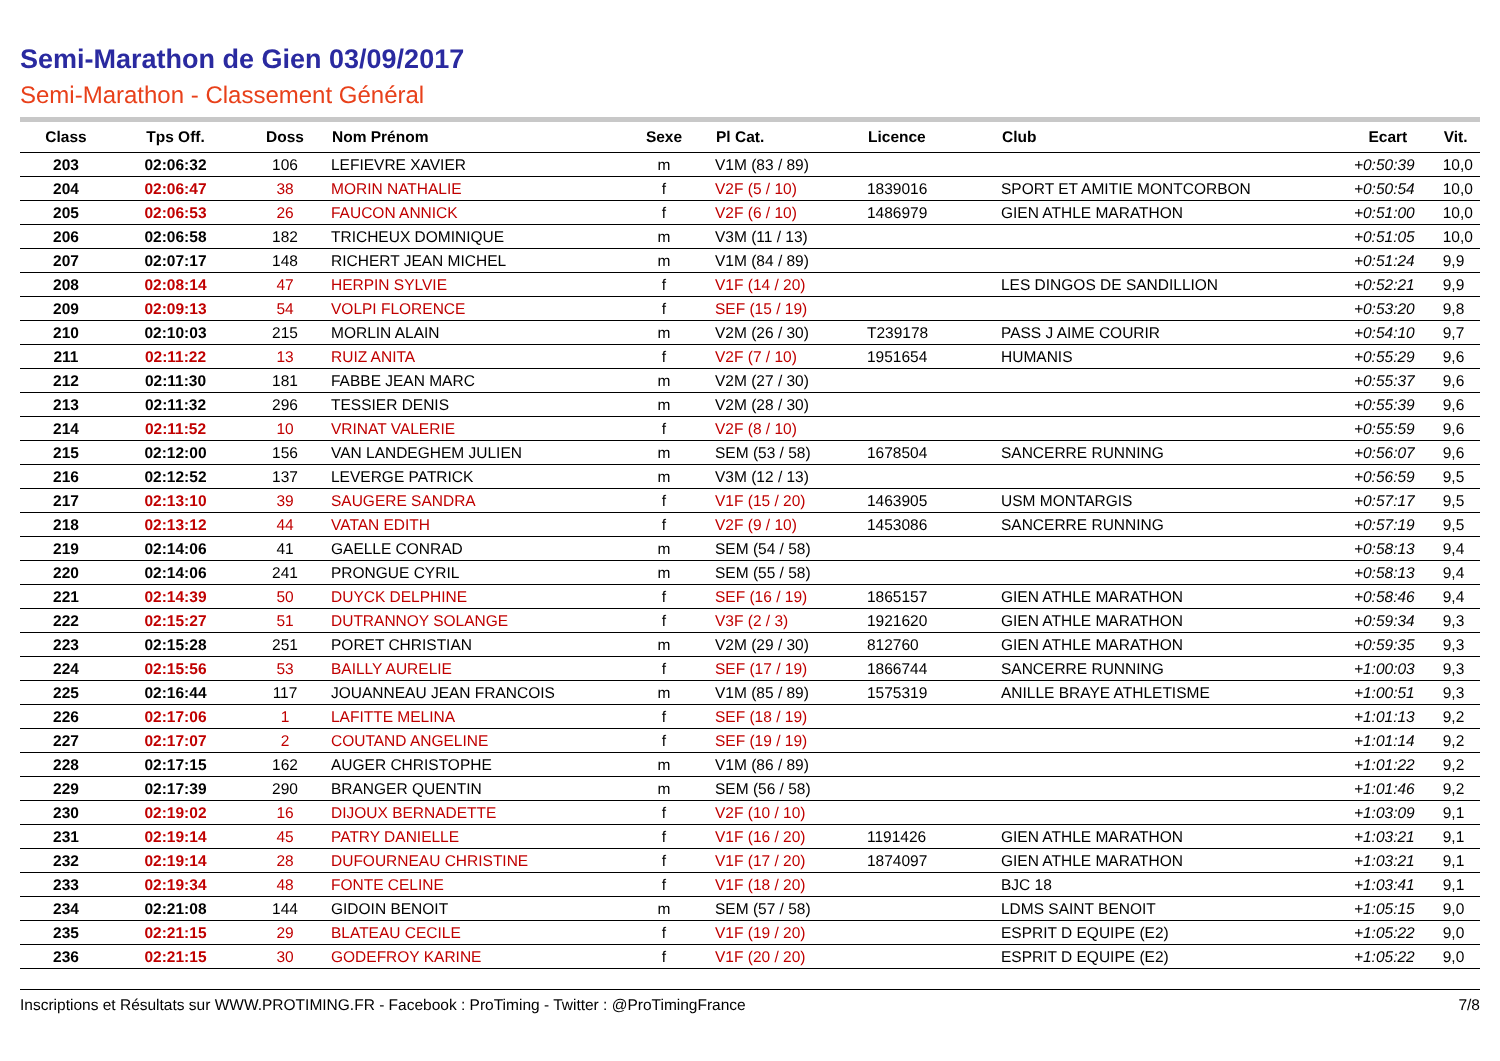Semi-Marathon de Gien 03/09/2017
Semi-Marathon - Classement Général
| Class | Tps Off. | Doss | Nom Prénom | Sexe | Pl Cat. | Licence | Club | Ecart | Vit. |
| --- | --- | --- | --- | --- | --- | --- | --- | --- | --- |
| 203 | 02:06:32 | 106 | LEFIEVRE XAVIER | m | V1M (83 / 89) | | | +0:50:39 | 10,0 |
| 204 | 02:06:47 | 38 | MORIN NATHALIE | f | V2F (5 / 10) | 1839016 | SPORT ET AMITIE MONTCORBON | +0:50:54 | 10,0 |
| 205 | 02:06:53 | 26 | FAUCON ANNICK | f | V2F (6 / 10) | 1486979 | GIEN ATHLE MARATHON | +0:51:00 | 10,0 |
| 206 | 02:06:58 | 182 | TRICHEUX DOMINIQUE | m | V3M (11 / 13) | | | +0:51:05 | 10,0 |
| 207 | 02:07:17 | 148 | RICHERT JEAN MICHEL | m | V1M (84 / 89) | | | +0:51:24 | 9,9 |
| 208 | 02:08:14 | 47 | HERPIN SYLVIE | f | V1F (14 / 20) | | LES DINGOS DE SANDILLION | +0:52:21 | 9,9 |
| 209 | 02:09:13 | 54 | VOLPI FLORENCE | f | SEF (15 / 19) | | | +0:53:20 | 9,8 |
| 210 | 02:10:03 | 215 | MORLIN ALAIN | m | V2M (26 / 30) | T239178 | PASS J AIME COURIR | +0:54:10 | 9,7 |
| 211 | 02:11:22 | 13 | RUIZ ANITA | f | V2F (7 / 10) | 1951654 | HUMANIS | +0:55:29 | 9,6 |
| 212 | 02:11:30 | 181 | FABBE JEAN MARC | m | V2M (27 / 30) | | | +0:55:37 | 9,6 |
| 213 | 02:11:32 | 296 | TESSIER DENIS | m | V2M (28 / 30) | | | +0:55:39 | 9,6 |
| 214 | 02:11:52 | 10 | VRINAT VALERIE | f | V2F (8 / 10) | | | +0:55:59 | 9,6 |
| 215 | 02:12:00 | 156 | VAN LANDEGHEM JULIEN | m | SEM (53 / 58) | 1678504 | SANCERRE RUNNING | +0:56:07 | 9,6 |
| 216 | 02:12:52 | 137 | LEVERGE PATRICK | m | V3M (12 / 13) | | | +0:56:59 | 9,5 |
| 217 | 02:13:10 | 39 | SAUGERE SANDRA | f | V1F (15 / 20) | 1463905 | USM MONTARGIS | +0:57:17 | 9,5 |
| 218 | 02:13:12 | 44 | VATAN EDITH | f | V2F (9 / 10) | 1453086 | SANCERRE RUNNING | +0:57:19 | 9,5 |
| 219 | 02:14:06 | 41 | GAELLE CONRAD | m | SEM (54 / 58) | | | +0:58:13 | 9,4 |
| 220 | 02:14:06 | 241 | PRONGUE CYRIL | m | SEM (55 / 58) | | | +0:58:13 | 9,4 |
| 221 | 02:14:39 | 50 | DUYCK DELPHINE | f | SEF (16 / 19) | 1865157 | GIEN ATHLE MARATHON | +0:58:46 | 9,4 |
| 222 | 02:15:27 | 51 | DUTRANNOY SOLANGE | f | V3F (2 / 3) | 1921620 | GIEN ATHLE MARATHON | +0:59:34 | 9,3 |
| 223 | 02:15:28 | 251 | PORET CHRISTIAN | m | V2M (29 / 30) | 812760 | GIEN ATHLE MARATHON | +0:59:35 | 9,3 |
| 224 | 02:15:56 | 53 | BAILLY AURELIE | f | SEF (17 / 19) | 1866744 | SANCERRE RUNNING | +1:00:03 | 9,3 |
| 225 | 02:16:44 | 117 | JOUANNEAU JEAN FRANCOIS | m | V1M (85 / 89) | 1575319 | ANILLE BRAYE ATHLETISME | +1:00:51 | 9,3 |
| 226 | 02:17:06 | 1 | LAFITTE MELINA | f | SEF (18 / 19) | | | +1:01:13 | 9,2 |
| 227 | 02:17:07 | 2 | COUTAND ANGELINE | f | SEF (19 / 19) | | | +1:01:14 | 9,2 |
| 228 | 02:17:15 | 162 | AUGER CHRISTOPHE | m | V1M (86 / 89) | | | +1:01:22 | 9,2 |
| 229 | 02:17:39 | 290 | BRANGER QUENTIN | m | SEM (56 / 58) | | | +1:01:46 | 9,2 |
| 230 | 02:19:02 | 16 | DIJOUX BERNADETTE | f | V2F (10 / 10) | | | +1:03:09 | 9,1 |
| 231 | 02:19:14 | 45 | PATRY DANIELLE | f | V1F (16 / 20) | 1191426 | GIEN ATHLE MARATHON | +1:03:21 | 9,1 |
| 232 | 02:19:14 | 28 | DUFOURNEAU CHRISTINE | f | V1F (17 / 20) | 1874097 | GIEN ATHLE MARATHON | +1:03:21 | 9,1 |
| 233 | 02:19:34 | 48 | FONTE CELINE | f | V1F (18 / 20) | | BJC 18 | +1:03:41 | 9,1 |
| 234 | 02:21:08 | 144 | GIDOIN BENOIT | m | SEM (57 / 58) | | LDMS SAINT BENOIT | +1:05:15 | 9,0 |
| 235 | 02:21:15 | 29 | BLATEAU CECILE | f | V1F (19 / 20) | | ESPRIT D EQUIPE (E2) | +1:05:22 | 9,0 |
| 236 | 02:21:15 | 30 | GODEFROY KARINE | f | V1F (20 / 20) | | ESPRIT D EQUIPE (E2) | +1:05:22 | 9,0 |
Inscriptions et Résultats sur WWW.PROTIMING.FR - Facebook : ProTiming - Twitter : @ProTimingFrance 7/8